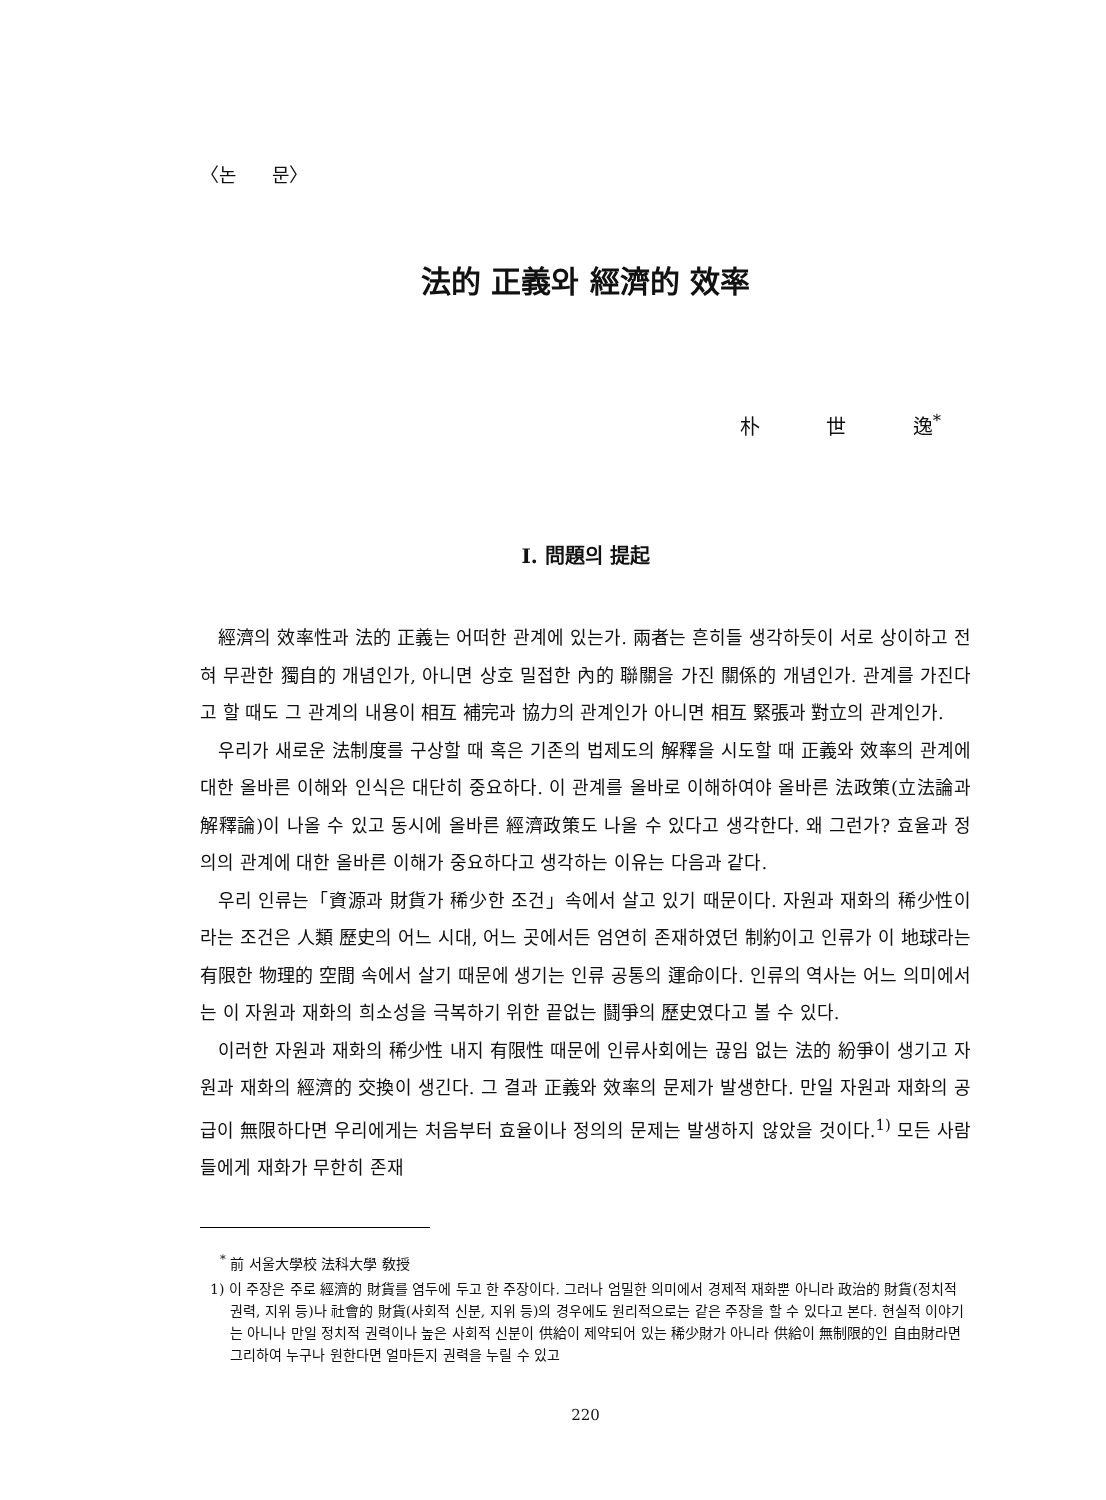〈논 문〉
法的 正義와 經濟的 效率
朴 世 逸<sup>*</sup>
Ⅰ. 問題의 提起
經濟의 效率性과 法的 正義는 어떠한 관계에 있는가. 兩者는 흔히들 생각하듯이 서로 상이하고 전혀 무관한 獨自的 개념인가, 아니면 상호 밀접한 內的 聯關을 가진 關係的 개념인가. 관계를 가진다고 할 때도 그 관계의 내용이 相互 補完과 協力의 관계인가 아니면 相互 緊張과 對立의 관계인가.
우리가 새로운 法制度를 구상할 때 혹은 기존의 법제도의 解釋을 시도할 때 正義와 效率의 관계에 대한 올바른 이해와 인식은 대단히 중요하다. 이 관계를 올바로 이해하여야 올바른 法政策(立法論과 解釋論)이 나올 수 있고 동시에 올바른 經濟政策도 나올 수 있다고 생각한다. 왜 그런가? 효율과 정의의 관계에 대한 올바른 이해가 중요하다고 생각하는 이유는 다음과 같다.
우리 인류는「資源과 財貨가 稀少한 조건」속에서 살고 있기 때문이다. 자원과 재화의 稀少性이라는 조건은 人類 歷史의 어느 시대, 어느 곳에서든 엄연히 존재하였던 制約이고 인류가 이 地球라는 有限한 物理的 空間 속에서 살기 때문에 생기는 인류 공통의 運命이다. 인류의 역사는 어느 의미에서는 이 자원과 재화의 희소성을 극복하기 위한 끝없는 鬪爭의 歷史였다고 볼 수 있다.
이러한 자원과 재화의 稀少性 내지 有限性 때문에 인류사회에는 끊임 없는 法的 紛爭이 생기고 자원과 재화의 經濟的 交換이 생긴다. 그 결과 正義와 效率의 문제가 발생한다. 만일 자원과 재화의 공급이 無限하다면 우리에게는 처음부터 효율이나 정의의 문제는 발생하지 않았을 것이다.<sup>1)</sup> 모든 사람들에게 재화가 무한히 존재
<sup>*</sup> 前 서울大學校 法科大學 敎授
1) 이 주장은 주로 經濟的 財貨를 염두에 두고 한 주장이다. 그러나 엄밀한 의미에서 경제적 재화뿐 아니라 政治的 財貨(정치적 권력, 지위 등)나 社會的 財貨(사회적 신분, 지위 등)의 경우에도 원리적으로는 같은 주장을 할 수 있다고 본다. 현실적 이야기는 아니나 만일 정치적 권력이나 높은 사회적 신분이 供給이 제약되어 있는 稀少財가 아니라 供給이 無制限的인 自由財라면 그리하여 누구나 원한다면 얼마든지 권력을 누릴 수 있고
220